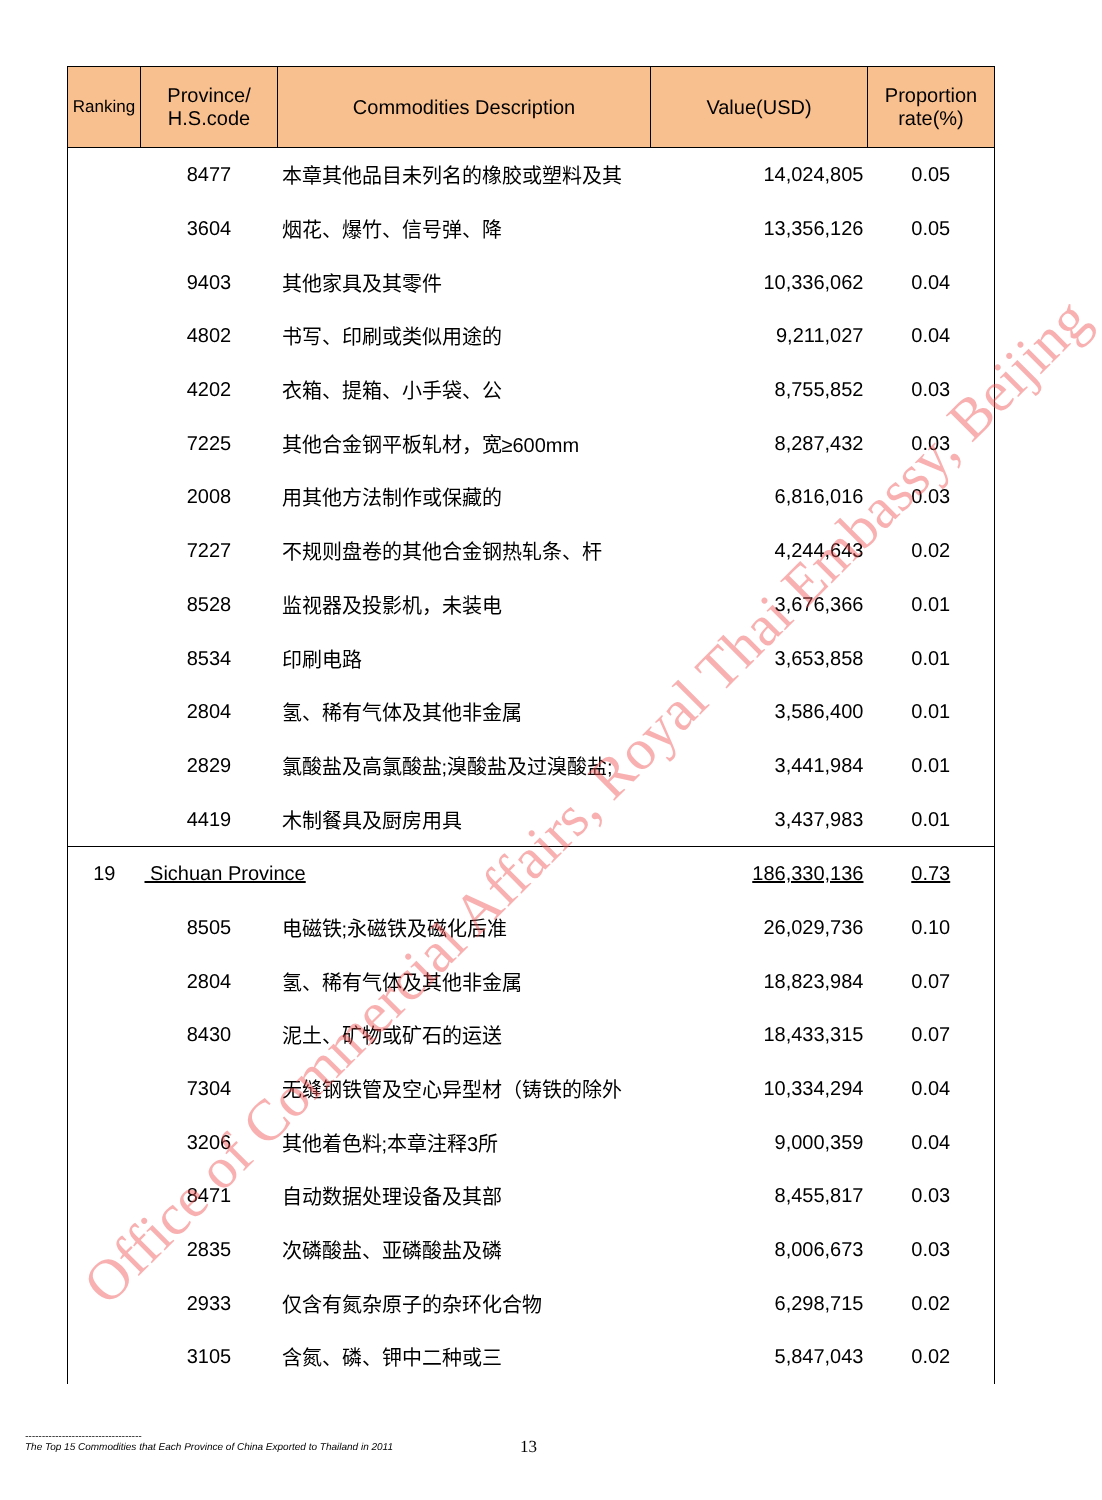| Ranking | Province/ H.S.code | Commodities Description | Value(USD) | Proportion rate(%) |
| --- | --- | --- | --- | --- |
| | 8477 | 本章其他品目未列名的橡胶或塑料及其 | 14,024,805 | 0.05 |
| | 3604 | 烟花、爆竹、信号弹、降 | 13,356,126 | 0.05 |
| | 9403 | 其他家具及其零件 | 10,336,062 | 0.04 |
| | 4802 | 书写、印刷或类似用途的 | 9,211,027 | 0.04 |
| | 4202 | 衣箱、提箱、小手袋、公 | 8,755,852 | 0.03 |
| | 7225 | 其他合金钢平板轧材，宽≥600mm | 8,287,432 | 0.03 |
| | 2008 | 用其他方法制作或保藏的 | 6,816,016 | 0.03 |
| | 7227 | 不规则盘卷的其他合金钢热轧条、杆 | 4,244,643 | 0.02 |
| | 8528 | 监视器及投影机，未装电 | 3,676,366 | 0.01 |
| | 8534 | 印刷电路 | 3,653,858 | 0.01 |
| | 2804 | 氢、稀有气体及其他非金属 | 3,586,400 | 0.01 |
| | 2829 | 氯酸盐及高氯酸盐;溴酸盐及过溴酸盐; | 3,441,984 | 0.01 |
| | 4419 | 木制餐具及厨房用具 | 3,437,983 | 0.01 |
| 19 | Sichuan Province | | 186,330,136 | 0.73 |
| | 8505 | 电磁铁;永磁铁及磁化后准 | 26,029,736 | 0.10 |
| | 2804 | 氢、稀有气体及其他非金属 | 18,823,984 | 0.07 |
| | 8430 | 泥土、矿物或矿石的运送 | 18,433,315 | 0.07 |
| | 7304 | 无缝钢铁管及空心异型材（铸铁的除外 | 10,334,294 | 0.04 |
| | 3206 | 其他着色料;本章注释3所 | 9,000,359 | 0.04 |
| | 8471 | 自动数据处理设备及其部 | 8,455,817 | 0.03 |
| | 2835 | 次磷酸盐、亚磷酸盐及磷 | 8,006,673 | 0.03 |
| | 2933 | 仅含有氮杂原子的杂环化合物 | 6,298,715 | 0.02 |
| | 3105 | 含氮、磷、钾中二种或三 | 5,847,043 | 0.02 |
Office of Commercial Affairs, Royal Thai Embassy, Beijing
-----------------------------------
The Top 15 Commodities that Each Province of China Exported to Thailand in 2011
13